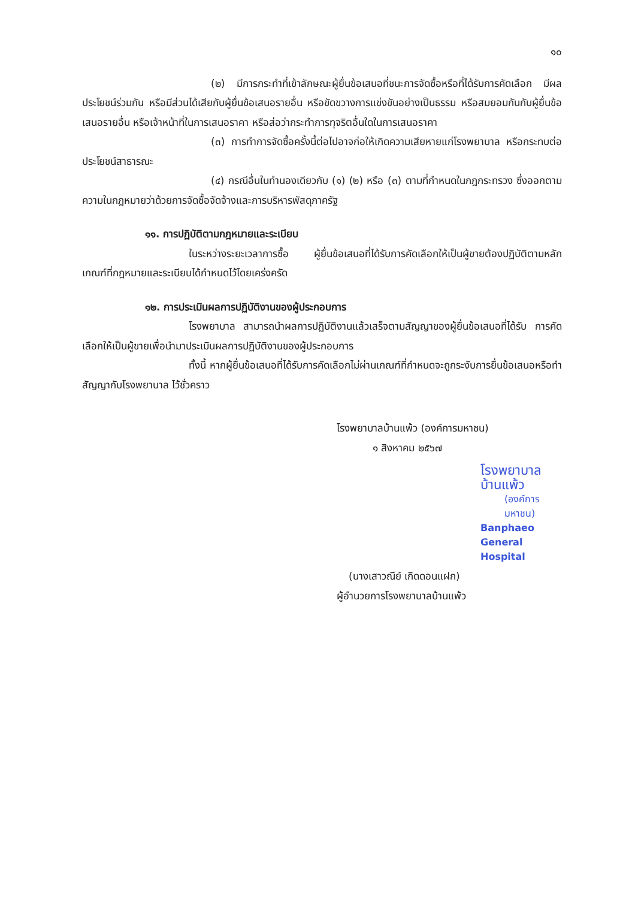๑๐
(๒) มีการกระทำที่เข้าลักษณะผู้ยื่นข้อเสนอที่ชนะการจัดซื้อหรือที่ได้รับการคัดเลือก มีผลประโยชน์ร่วมกัน หรือมีส่วนได้เสียกับผู้ยื่นข้อเสนอรายอื่น หรือขัดขวางการแข่งขันอย่างเป็นธรรม หรือสมยอมกันกับผู้ยื่นข้อเสนอรายอื่น หรือเจ้าหน้าที่ในการเสนอราคา หรือส่อว่ากระทำการทุจริตอื่นใดในการเสนอราคา
(๓) การทำการจัดซื้อครั้งนี้ต่อไปอาจก่อให้เกิดความเสียหายแก่โรงพยาบาล หรือกระทบต่อประโยชน์สาธารณะ
(๔) กรณีอื่นในทำนองเดียวกับ (๑) (๒) หรือ (๓) ตามที่กำหนดในกฎกระทรวง ซึ่งออกตามความในกฎหมายว่าด้วยการจัดซื้อจัดจ้างและการบริหารพัสดุภาครัฐ
๑๑. การปฏิบัติตามกฎหมายและระเบียบ
ในระหว่างระยะเวลาการซื้อ ผู้ยื่นข้อเสนอที่ได้รับการคัดเลือกให้เป็นผู้ขายต้องปฏิบัติตามหลักเกณฑ์ที่กฎหมายและระเบียบได้กำหนดไว้โดยเคร่งครัด
๑๒. การประเมินผลการปฏิบัติงานของผู้ประกอบการ
โรงพยาบาล สามารถนำผลการปฏิบัติงานแล้วเสร็จตามสัญญาของผู้ยื่นข้อเสนอที่ได้รับ การคัดเลือกให้เป็นผู้ขายเพื่อนำมาประเมินผลการปฏิบัติงานของผู้ประกอบการ
ทั้งนี้ หากผู้ยื่นข้อเสนอที่ได้รับการคัดเลือกไม่ผ่านเกณฑ์ที่กำหนดจะถูกระงับการยื่นข้อเสนอหรือทำสัญญากับโรงพยาบาล ไว้ชั่วคราว
โรงพยาบาลบ้านแพ้ว (องค์การมหาชน)
๑ สิงหาคม ๒๕๖๗
โรงพยาบาลบ้านแพ้ว
(องค์การมหาชน)
Banphaeo General Hospital
(นางเสาวณีย์ เกิดดอนแฝก)
ผู้อำนวยการโรงพยาบาลบ้านแพ้ว